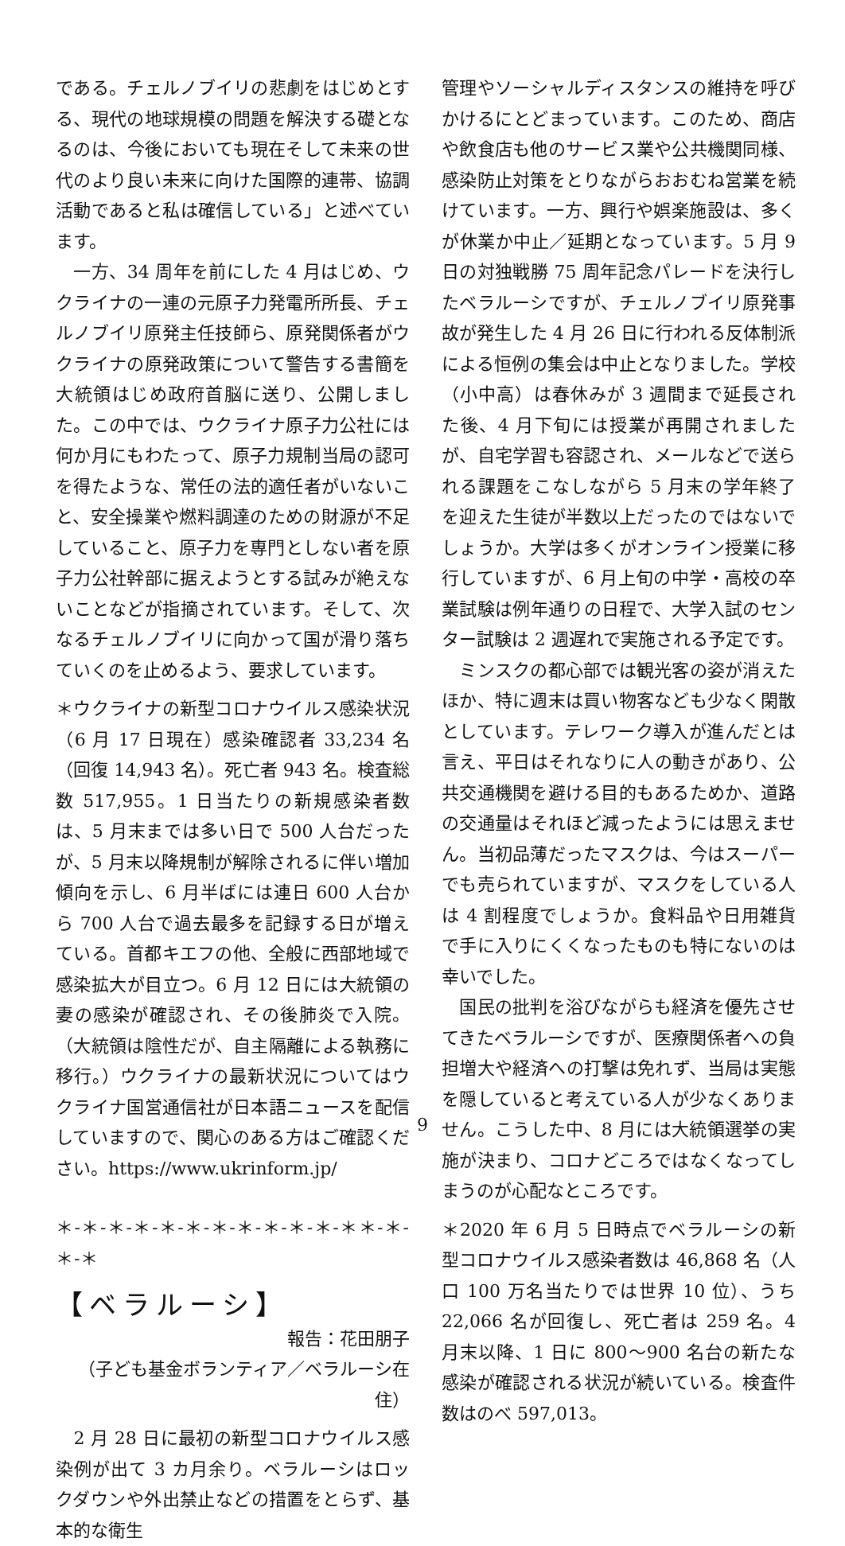である。チェルノブイリの悲劇をはじめとする、現代の地球規模の問題を解決する礎となるのは、今後においても現在そして未来の世代のより良い未来に向けた国際的連帯、協調活動であると私は確信している」と述べています。
　一方、34 周年を前にした 4 月はじめ、ウクライナの一連の元原子力発電所所長、チェルノブイリ原発主任技師ら、原発関係者がウクライナの原発政策について警告する書簡を大統領はじめ政府首脳に送り、公開しました。この中では、ウクライナ原子力公社には何か月にもわたって、原子力規制当局の認可を得たような、常任の法的適任者がいないこと、安全操業や燃料調達のための財源が不足していること、原子力を専門としない者を原子力公社幹部に据えようとする試みが絶えないことなどが指摘されています。そして、次なるチェルノブイリに向かって国が滑り落ちていくのを止めるよう、要求しています。
＊ウクライナの新型コロナウイルス感染状況（6 月 17 日現在）感染確認者 33,234 名（回復 14,943 名）。死亡者 943 名。検査総数 517,955。1 日当たりの新規感染者数は、5 月末までは多い日で 500 人台だったが、5 月末以降規制が解除されるに伴い増加傾向を示し、6 月半ばには連日 600 人台から 700 人台で過去最多を記録する日が増えている。首都キエフの他、全般に西部地域で感染拡大が目立つ。6 月 12 日には大統領の妻の感染が確認され、その後肺炎で入院。（大統領は陰性だが、自主隔離による執務に移行。）ウクライナの最新状況についてはウクライナ国営通信社が日本語ニュースを配信していますので、関心のある方はご確認ください。https://www.ukrinform.jp/
＊-＊-＊-＊-＊-＊-＊-＊-＊-＊-＊-＊＊-＊-＊-＊
【ベラルーシ】
報告：花田朋子
（子ども基金ボランティア／ベラルーシ在住）
　2 月 28 日に最初の新型コロナウイルス感染例が出て 3 カ月余り。ベラルーシはロックダウンや外出禁止などの措置をとらず、基本的な衛生
管理やソーシャルディスタンスの維持を呼びかけるにとどまっています。このため、商店や飲食店も他のサービス業や公共機関同様、感染防止対策をとりながらおおむね営業を続けています。一方、興行や娯楽施設は、多くが休業か中止／延期となっています。5 月 9 日の対独戦勝 75 周年記念パレードを決行したベラルーシですが、チェルノブイリ原発事故が発生した 4 月 26 日に行われる反体制派による恒例の集会は中止となりました。学校（小中高）は春休みが 3 週間まで延長された後、4 月下旬には授業が再開されましたが、自宅学習も容認され、メールなどで送られる課題をこなしながら 5 月末の学年終了を迎えた生徒が半数以上だったのではないでしょうか。大学は多くがオンライン授業に移行していますが、6 月上旬の中学・高校の卒業試験は例年通りの日程で、大学入試のセンター試験は 2 週遅れで実施される予定です。
　ミンスクの都心部では観光客の姿が消えたほか、特に週末は買い物客なども少なく閑散としています。テレワーク導入が進んだとは言え、平日はそれなりに人の動きがあり、公共交通機関を避ける目的もあるためか、道路の交通量はそれほど減ったようには思えません。当初品薄だったマスクは、今はスーパーでも売られていますが、マスクをしている人は 4 割程度でしょうか。食料品や日用雑貨で手に入りにくくなったものも特にないのは幸いでした。
　国民の批判を浴びながらも経済を優先させてきたベラルーシですが、医療関係者への負担増大や経済への打撃は免れず、当局は実態を隠していると考えている人が少なくありません。こうした中、8 月には大統領選挙の実施が決まり、コロナどころではなくなってしまうのが心配なところです。
＊2020 年 6 月 5 日時点でベラルーシの新型コロナウイルス感染者数は 46,868 名（人口 100 万名当たりでは世界 10 位）、うち 22,066 名が回復し、死亡者は 259 名。4 月末以降、1 日に 800～900 名台の新たな感染が確認される状況が続いている。検査件数はのべ 597,013。
9